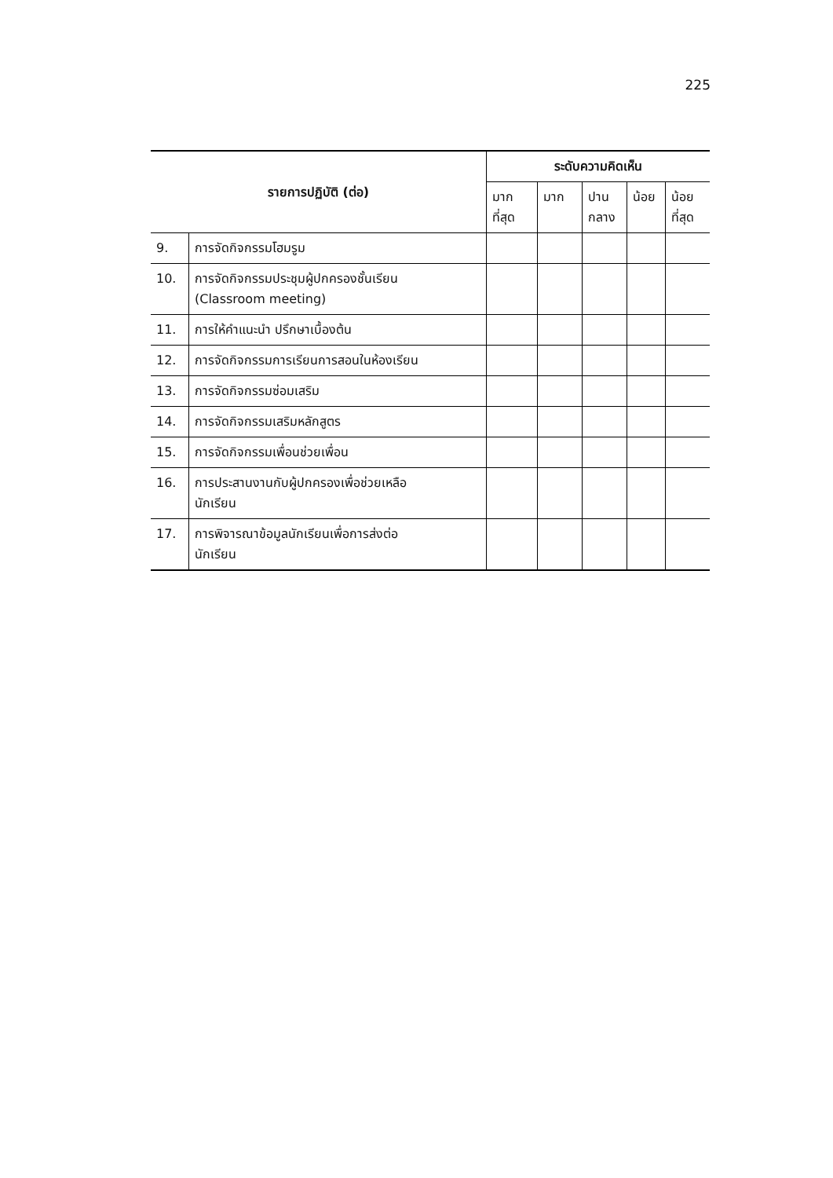225
| รายการปฏิบัติ (ต่อ) | | ระดับความคิดเห็น | | | | |
| --- | --- | --- | --- | --- | --- | --- |
| | | มาก ที่สุด | มาก | ปาน กลาง | น้อย | น้อย ที่สุด |
| 9. | การจัดกิจกรรมโฮมรูม | | | | | |
| 10. | การจัดกิจกรรมประชุมผู้ปกครองชั้นเรียน (Classroom meeting) | | | | | |
| 11. | การให้คำแนะนำ ปรึกษาเบื้องต้น | | | | | |
| 12. | การจัดกิจกรรมการเรียนการสอนในห้องเรียน | | | | | |
| 13. | การจัดกิจกรรมซ่อมเสริม | | | | | |
| 14. | การจัดกิจกรรมเสริมหลักสูตร | | | | | |
| 15. | การจัดกิจกรรมเพื่อนช่วยเพื่อน | | | | | |
| 16. | การประสานงานกับผู้ปกครองเพื่อช่วยเหลือ นักเรียน | | | | | |
| 17. | การพิจารณาข้อมูลนักเรียนเพื่อการส่งต่อ นักเรียน | | | | | |